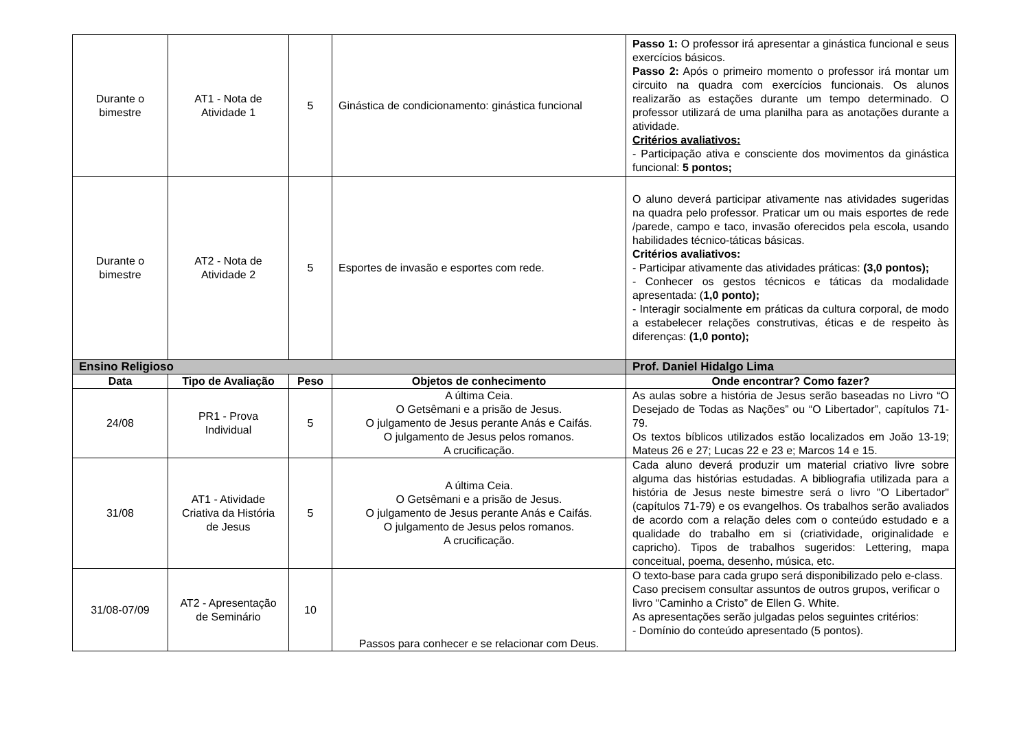| Durante o bimestre | AT1 - Nota de Atividade 1 | 5 | Ginástica de condicionamento: ginástica funcional | Passo 1: O professor irá apresentar a ginástica funcional e seus exercícios básicos. Passo 2: Após o primeiro momento o professor irá montar um circuito na quadra com exercícios funcionais. Os alunos realizarão as estações durante um tempo determinado. O professor utilizará de uma planilha para as anotações durante a atividade. Critérios avaliativos: - Participação ativa e consciente dos movimentos da ginástica funcional: 5 pontos; |
| Durante o bimestre | AT2 - Nota de Atividade 2 | 5 | Esportes de invasão e esportes com rede. | O aluno deverá participar ativamente nas atividades sugeridas na quadra pelo professor. Praticar um ou mais esportes de rede /parede, campo e taco, invasão oferecidos pela escola, usando habilidades técnico-táticas básicas. Critérios avaliativos: - Participar ativamente das atividades práticas: (3,0 pontos); - Conhecer os gestos técnicos e táticas da modalidade apresentada: ( 1,0 ponto); - Interagir socialmente em práticas da cultura corporal, de modo a estabelecer relações construtivas, éticas e de respeito às diferenças: (1,0 ponto); |
| Ensino Religioso | | | | Prof. Daniel Hidalgo Lima |
| Data | Tipo de Avaliação | Peso | Objetos de conhecimento | Onde encontrar? Como fazer? |
| 24/08 | PR1 - Prova Individual | 5 | A última Ceia. O Getsêmani e a prisão de Jesus. O julgamento de Jesus perante Anás e Caifás. O julgamento de Jesus pelos romanos. A crucificação. | As aulas sobre a história de Jesus serão baseadas no Livro “O Desejado de Todas as Nações” ou “O Libertador”, capítulos 71-79. Os textos bíblicos utilizados estão localizados em João 13-19; Mateus 26 e 27; Lucas 22 e 23 e; Marcos 14 e 15. |
| 31/08 | AT1 - Atividade Criativa da História de Jesus | 5 | A última Ceia. O Getsêmani e a prisão de Jesus. O julgamento de Jesus perante Anás e Caifás. O julgamento de Jesus pelos romanos. A crucificação. | Cada aluno deverá produzir um material criativo livre sobre alguma das histórias estudadas. A bibliografia utilizada para a história de Jesus neste bimestre será o livro "O Libertador" (capítulos 71-79) e os evangelhos. Os trabalhos serão avaliados de acordo com a relação deles com o conteúdo estudado e a qualidade do trabalho em si (criatividade, originalidade e capricho). Tipos de trabalhos sugeridos: Lettering, mapa conceitual, poema, desenho, música, etc. |
| 31/08-07/09 | AT2 - Apresentação de Seminário | 10 | Passos para conhecer e se relacionar com Deus. | O texto-base para cada grupo será disponibilizado pelo e-class. Caso precisem consultar assuntos de outros grupos, verificar o livro “Caminho a Cristo” de Ellen G. White. As apresentações serão julgadas pelos seguintes critérios: - Domínio do conteúdo apresentado (5 pontos). |